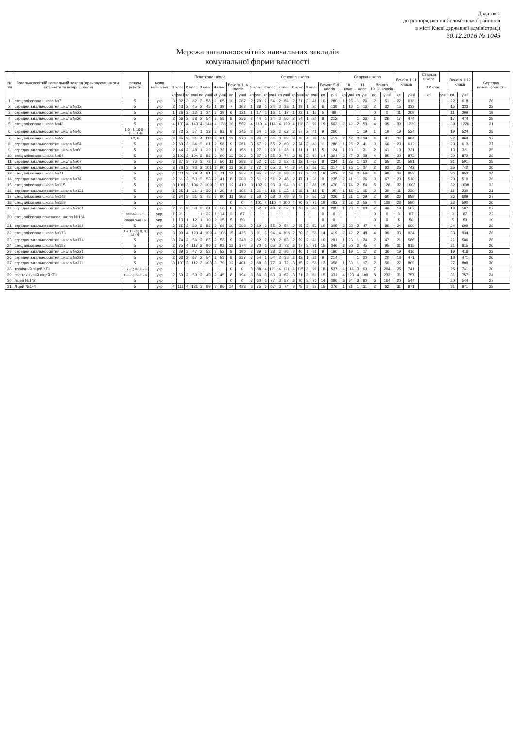Додаток 1
до розпорядження Солом'янської районної
в місті Києві державної адміністрації
30.12.2016 № 1045
Мережа загальноосвітніх навчальних закладів
комунальної форми власності
| № п/п | Загальноосвітній навчальний заклад (враховуючи школи -інтернати та вечірні школи) | режим роботи | мова навчання | Початкова школа | | | | | | | | | | Основна школа | | | | | | | | | | | | Старша школа | | | | | | Всього 1-11 класів | | Старша школа | | Всього 1-12 класів | | Середня наповнюваність |
| --- | --- | --- | --- | --- | --- | --- | --- | --- | --- | --- | --- | --- | --- | --- | --- | --- | --- | --- | --- | --- | --- | --- | --- | --- | --- | --- | --- | --- | --- | --- | --- | --- | --- | --- | --- | --- | --- | --- |
| | | | | 1 клас | | 2 клас | | 3 клас | | 4 клас | | Всього 1_4 класів | | 5 клас | | 6 клас | | 7 клас | | 8 клас | | 9 клас | | Всього 5-9 класів | | 10 клас | | 11 клас | | Всього 10_11 класів | | | | 12 клас | | | | |
| | | | | кл | учні | кл | учні | кл | учні | кл | учні | кл | учні | кл | учні | кл | учні | кл | учні | кл | учні | кл | учні | кл | учні | кл | учні | кл | учні | кл. | учні | кл. | учні | кл. | учні | кл. | учні | |
| 1 | спеціалізована школа №7 | 5 | укр | 3 | 82 | 3 | 82 | 2 | 58 | 2 | 65 | 10 | 287 | 2 | 70 | 2 | 54 | 2 | 64 | 2 | 51 | 2 | 41 | 10 | 280 | 1 | 25 | 1 | 26 | 2 | 51 | 22 | 618 | | | 22 | 618 | 28 |
| 2 | середня загальноосвітня школа №12 | 5 | укр | 2 | 43 | 2 | 45 | 2 | 45 | 1 | 29 | 7 | 162 | 1 | 28 | 1 | 24 | 2 | 38 | 1 | 29 | 1 | 20 | 6 | 139 | 1 | 16 | 1 | 16 | 2 | 32 | 15 | 333 | | | 15 | 333 | 22 |
| 3 | середня загальноосвітня школа №22 | 5 | укр | 1 | 26 | 2 | 32 | 1 | 24 | 2 | 39 | 6 | 121 | 1 | 17 | 1 | 16 | 1 | 17 | 1 | 23 | 1 | 15 | 5 | 88 | | | | | 0 | 0 | 11 | 209 | | | 11 | 209 | 19 |
| 4 | середня загальноосвітня школа №26 | 5 | укр | 2 | 66 | 2 | 58 | 2 | 54 | 2 | 58 | 8 | 236 | 2 | 44 | 1 | 34 | 2 | 56 | 2 | 54 | 1 | 24 | 8 | 212 | | | 1 | 26 | 1 | 26 | 17 | 474 | | | 17 | 474 | 28 |
| 5 | спеціалізована школа №43 | 5 | укр | 4 | 137 | 4 | 143 | 4 | 144 | 4 | 138 | 16 | 562 | 4 | 110 | 4 | 114 | 4 | 129 | 4 | 118 | 3 | 92 | 19 | 563 | 2 | 42 | 2 | 53 | 4 | 95 | 39 | 1220 | | | 39 | 1220 | 31 |
| 6 | середня загальноосвітня школа №46 | 1-9 - 5, 10-В - 11 Б,В -6 | укр | 3 | 72 | 2 | 57 | 1 | 33 | 3 | 83 | 9 | 245 | 2 | 64 | 1 | 36 | 2 | 62 | 2 | 57 | 2 | 41 | 9 | 260 | | | 1 | 19 | 1 | 19 | 19 | 524 | | | 19 | 524 | 28 |
| 7 | спеціалізована школа №52 | 1-7, 8- | укр | 3 | 85 | 3 | 81 | 4 | 113 | 3 | 91 | 13 | 370 | 3 | 84 | 2 | 64 | 3 | 88 | 3 | 78 | 4 | 99 | 15 | 413 | 2 | 42 | 2 | 39 | 4 | 81 | 32 | 864 | | | 32 | 864 | 27 |
| 8 | середня загальноосвітня школа №54 | 5 | укр | 2 | 60 | 3 | 84 | 2 | 61 | 2 | 56 | 9 | 261 | 3 | 67 | 2 | 65 | 2 | 60 | 2 | 54 | 2 | 40 | 11 | 286 | 1 | 25 | 2 | 41 | 3 | 66 | 23 | 613 | | | 23 | 613 | 27 |
| 9 | середня загальноосвітня школа №60 | 5 | укр | 2 | 44 | 2 | 48 | 1 | 32 | 1 | 32 | 6 | 156 | 1 | 27 | 1 | 20 | 1 | 28 | 1 | 31 | 1 | 18 | 5 | 124 | 1 | 20 | 1 | 21 | 2 | 41 | 13 | 321 | | | 13 | 321 | 25 |
| 10 | спеціалізована школа №64 | 5 | укр | 3 | 102 | 3 | 104 | 3 | 88 | 3 | 99 | 12 | 393 | 3 | 87 | 3 | 85 | 3 | 74 | 3 | 88 | 2 | 60 | 14 | 394 | 2 | 47 | 2 | 38 | 4 | 85 | 30 | 872 | | | 30 | 872 | 29 |
| 11 | середня загальноосвітня школа №67 | 5 | укр | 3 | 87 | 3 | 76 | 3 | 73 | 2 | 56 | 11 | 292 | 2 | 52 | 2 | 61 | 2 | 52 | 1 | 32 | 1 | 37 | 8 | 234 | 1 | 35 | 1 | 30 | 2 | 65 | 21 | 591 | | | 21 | 591 | 28 |
| 12 | середня загальноосвітня школа №69 | 5 | укр | 3 | 78 | 3 | 93 | 3 | 101 | 3 | 90 | 12 | 362 | 2 | 72 | 2 | 65 | 3 | 74 | 2 | 54 | 2 | 52 | 11 | 317 | 1 | 26 | 1 | 37 | 2 | 63 | 25 | 742 | | | 25 | 742 | 30 |
| 13 | спеціалізована школа №71 | 5 | укр | 4 | 111 | 3 | 79 | 4 | 91 | 3 | 71 | 14 | 352 | 4 | 95 | 4 | 87 | 4 | 89 | 4 | 87 | 2 | 44 | 18 | 402 | 2 | 43 | 2 | 56 | 4 | 99 | 36 | 853 | | | 36 | 853 | 24 |
| 14 | середня загальноосвітня школа №74 | 5 | укр | 2 | 61 | 2 | 53 | 2 | 53 | 2 | 41 | 8 | 208 | 2 | 51 | 2 | 51 | 2 | 48 | 2 | 47 | 1 | 38 | 9 | 235 | 2 | 41 | 1 | 26 | 3 | 67 | 20 | 510 | | | 20 | 510 | 26 |
| 15 | спеціалізована школа №115 | 5 | укр | 3 | 109 | 3 | 104 | 3 | 100 | 3 | 97 | 12 | 410 | 3 | 102 | 3 | 93 | 3 | 94 | 3 | 93 | 3 | 88 | 15 | 470 | 3 | 74 | 2 | 54 | 5 | 128 | 32 | 1008 | | | 32 | 1008 | 32 |
| 16 | середня загальноосвітня школа №121 | 5 | укр | 1 | 25 | 1 | 21 | 1 | 30 | 1 | 29 | 4 | 105 | 1 | 21 | 1 | 18 | 1 | 23 | 1 | 18 | 1 | 15 | 5 | 95 | 1 | 15 | 1 | 15 | 2 | 30 | 11 | 230 | | | 11 | 230 | 21 |
| 17 | спеціалізована школа №149 | 5 | укр | 2 | 64 | 3 | 81 | 3 | 78 | 3 | 80 | 11 | 303 | 2 | 58 | 3 | 68 | 3 | 69 | 3 | 73 | 2 | 58 | 13 | 326 | 1 | 31 | 1 | 29 | 2 | 60 | 26 | 689 | | | 26 | 689 | 27 |
| 18 | спеціалізована школа №159 | 5 | укр | | | | | | | | | 0 | 0 | 4 | 101 | 4 | 110 | 4 | 100 | 4 | 96 | 3 | 75 | 19 | 482 | 2 | 52 | 2 | 56 | 4 | 108 | 23 | 590 | | | 23 | 590 | 26 |
| 19 | середня загальноосвітня школа №161 | 5 | укр | 2 | 51 | 2 | 58 | 2 | 61 | 2 | 56 | 8 | 226 | 2 | 52 | 2 | 49 | 2 | 52 | 1 | 36 | 2 | 46 | 9 | 235 | 1 | 23 | 1 | 23 | 2 | 46 | 19 | 507 | | | 19 | 507 | 27 |
| 20 | спеціалізована початкова школа №164 | звичайні - 5 | укр. | 1 | 31 | | | 1 | 22 | 1 | 14 | 3 | 67 | | | | | | | | | | | 0 | 0 | | | | | 0 | 0 | 3 | 67 | | | 3 | 67 | 22 |
| | | спеціальні - 5 | укр. | 1 | 13 | 1 | 12 | 1 | 10 | 2 | 15 | 5 | 50 | | | | | | | | | | | 0 | 0 | | | | | 0 | 0 | 5 | 50 | | | 5 | 50 | 10 |
| 21 | середня загальноосвітня школа №166 | 5 | укр | 2 | 65 | 3 | 89 | 3 | 88 | 2 | 66 | 10 | 308 | 2 | 69 | 2 | 65 | 2 | 54 | 2 | 65 | 2 | 52 | 10 | 305 | 2 | 39 | 2 | 47 | 4 | 86 | 24 | 699 | | | 24 | 699 | 29 |
| 22 | спеціалізована школа №173 | 1-7,10 - 5; 8, 9, 11 - 6 | укр | 3 | 90 | 4 | 120 | 4 | 109 | 4 | 106 | 15 | 425 | 3 | 91 | 3 | 94 | 4 | 108 | 2 | 70 | 2 | 56 | 14 | 419 | 2 | 42 | 2 | 48 | 4 | 90 | 33 | 934 | | | 33 | 934 | 28 |
| 23 | середня загальноосвітня школа №174 | 5 | укр | 3 | 74 | 2 | 56 | 2 | 65 | 2 | 53 | 9 | 248 | 2 | 62 | 2 | 58 | 2 | 63 | 2 | 59 | 2 | 49 | 10 | 291 | 1 | 23 | 1 | 24 | 2 | 47 | 21 | 586 | | | 21 | 586 | 28 |
| 24 | спеціалізована школа №187 | 5 | укр | 2 | 75 | 4 | 117 | 3 | 90 | 3 | 92 | 12 | 374 | 3 | 70 | 3 | 65 | 3 | 73 | 3 | 67 | 3 | 71 | 15 | 346 | 2 | 50 | 2 | 45 | 4 | 95 | 31 | 815 | | | 31 | 815 | 26 |
| 25 | середня загальноосвітня школа №221 | 5 | укр | 2 | 39 | 2 | 47 | 2 | 52 | 2 | 52 | 8 | 190 | 2 | 39 | 2 | 38 | 2 | 36 | 2 | 46 | 1 | 31 | 9 | 190 | 1 | 19 | 1 | 17 | 2 | 36 | 19 | 416 | | | 19 | 416 | 22 |
| 26 | середня загальноосвітня школа №229 | 5 | укр | 2 | 63 | 2 | 67 | 2 | 54 | 2 | 53 | 8 | 237 | 2 | 54 | 2 | 54 | 2 | 36 | 2 | 42 | 1 | 28 | 9 | 214 | | | 1 | 20 | 1 | 20 | 18 | 471 | | | 18 | 471 | 26 |
| 27 | середня загальноосвітня школа №279 | 5 | укр | 3 | 107 | 3 | 112 | 3 | 103 | 3 | 79 | 12 | 401 | 2 | 68 | 3 | 77 | 3 | 72 | 3 | 85 | 2 | 56 | 13 | 358 | 1 | 33 | 1 | 17 | 2 | 50 | 27 | 809 | | | 27 | 809 | 30 |
| 28 | технічний ліцей КПІ | 6,7 - 5; 8-11 - 6 | укр | | | | | | | | | 0 | 0 | 3 | 88 | 4 | 121 | 4 | 121 | 4 | 115 | 3 | 92 | 18 | 537 | 4 | 114 | 3 | 90 | 7 | 204 | 25 | 741 | | | 25 | 741 | 30 |
| 29 | політехнічний ліцей КПІ | 1-6 - 5; 7-11 - 6 | укр | 2 | 50 | 2 | 50 | 2 | 49 | 2 | 45 | 8 | 194 | 3 | 66 | 3 | 63 | 3 | 62 | 3 | 71 | 3 | 69 | 15 | 331 | 4 | 123 | 4 | 109 | 8 | 232 | 31 | 757 | | | 31 | 757 | 24 |
| 30 | ліцей №142 | 5 | укр | | | | | | | | | 0 | 0 | 2 | 60 | 3 | 77 | 3 | 87 | 3 | 80 | 3 | 76 | 14 | 380 | 3 | 84 | 3 | 80 | 6 | 164 | 20 | 544 | | | 20 | 544 | 27 |
| 31 | Ліцей №144 | 5 | укр | 4 | 118 | 4 | 121 | 3 | 99 | 3 | 95 | 14 | 433 | 3 | 75 | 3 | 67 | 3 | 74 | 3 | 78 | 3 | 82 | 15 | 376 | 1 | 31 | 1 | 31 | 2 | 62 | 31 | 871 | | | 31 | 871 | 28 |